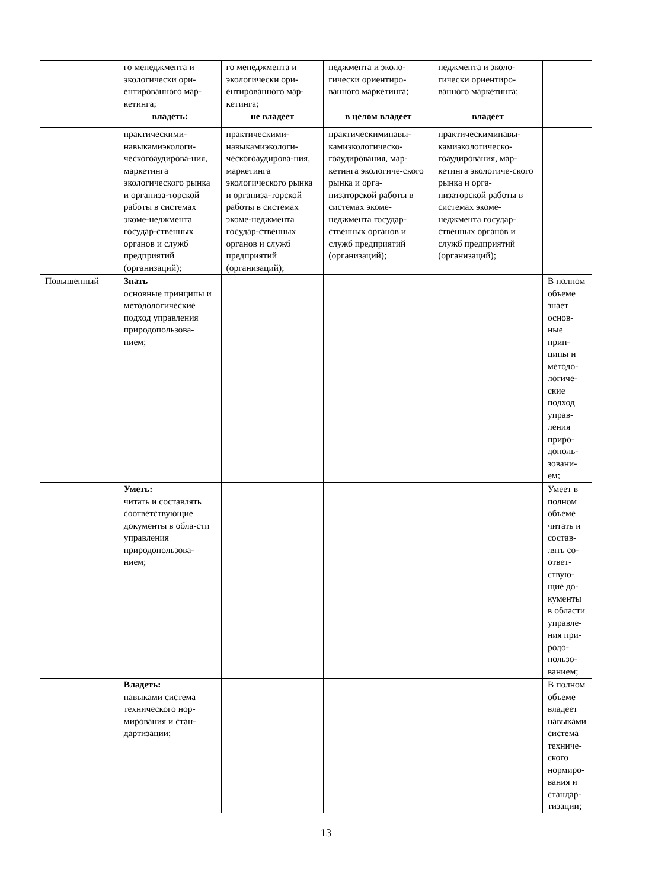| | го менеджмента и экологически ори-ентированного мар-кетинга; | го менеджмента и экологически ори-ентированного мар-кетинга; | неджмента и эколо-гически ориентиро-ванного маркетинга; | неджмента и эколо-гически ориентиро-ванного маркетинга; | |
| | владеть: | не владеет | в целом владеет | владеет | |
| | практическими-навыкамиэкологи-ческогоаудирова-ния, маркетинга экологического рынка и организа-торской работы в системах экоме-неджмента государ-ственных органов и служб предприятий (организаций); | практическими-навыкамиэкологи-ческогоаудирова-ния, маркетинга экологического рынка и организа-торской работы в системах экоме-неджмента государ-ственных органов и служб предприятий (организаций); | практическиминавы-камиэкологическо-гоаудирования, мар-кетинга экологиче-ского рынка и орга-низаторской работы в системах экоме-неджмента государ-ственных органов и служб предприятий (организаций); | практическиминавы-камиэкологическо-гоаудирования, мар-кетинга экологиче-ского рынка и орга-низаторской работы в системах экоме-неджмента государ-ственных органов и служб предприятий (организаций); | |
| Повышенный | Знать основные принципы и методологические подход управления природопользова-нием; | | | | В полном объеме знает основ-ные прин-ципы и методо-логиче-ские подход управ-ления приро-дополь-зовани-ем; |
| | Уметь: читать и составлять соответствующие документы в обла-сти управления природопользова-нием; | | | | Умеет в полном объеме читать и состав-лять со-ответ-ствую-щие до-кументы в области управле-ния при-родо-пользо-ванием; |
| | Владеть: навыками система технического нор-мирования и стан-дартизации; | | | | В полном объеме владеет навыками система техниче-ского нормиро-вания и стандар-тизации; |
13